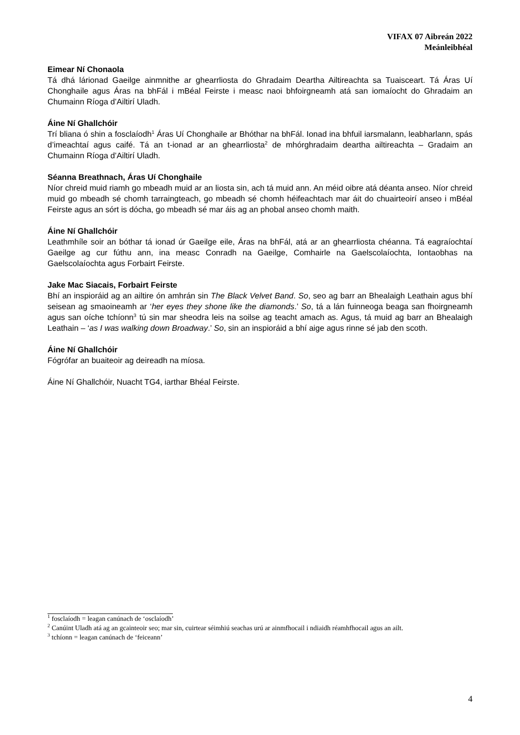VIFAX 07 Aibreán 2022
Meánleibhéal
Eimear Ní Chonaola
Tá dhá lárionad Gaeilge ainmnithe ar ghearrliosta do Ghradaim Deartha Ailtireachta sa Tuaisceart. Tá Áras Uí Chonghaile agus Áras na bhFál i mBéal Feirste i measc naoi bhfoirgneamh atá san iomaíocht do Ghradaim an Chumainn Ríoga d’Ailtirí Uladh.
Áine Ní Ghallchóir
Trí bliana ó shin a fosclaíodh<sup>1</sup> Áras Uí Chonghaile ar Bhóthar na bhFál. Ionad ina bhfuil iarsmalann, leabharlann, spás d’imeachtaí agus caifé. Tá an t-ionad ar an ghearrliosta<sup>2</sup> de mhórghradaim deartha ailtireachta – Gradaim an Chumainn Ríoga d’Ailtirí Uladh.
Séanna Breathnach, Áras Uí Chonghaile
Níor chreid muid riamh go mbeadh muid ar an liosta sin, ach tá muid ann. An méid oibre atá déanta anseo. Níor chreid muid go mbeadh sé chomh tarraingteach, go mbeadh sé chomh héifeachtach mar áit do chuairteoirí anseo i mBéal Feirste agus an sórt is dócha, go mbeadh sé mar áis ag an phobal anseo chomh maith.
Áine Ní Ghallchóir
Leathmhíle soir an bóthar tá ionad úr Gaeilge eile, Áras na bhFál, atá ar an ghearrliosta chéanna. Tá eagraíochtaí Gaeilge ag cur fúthu ann, ina measc Conradh na Gaeilge, Comhairle na Gaelscolaíochta, Iontaobhas na Gaelscolaíochta agus Forbairt Feirste.
Jake Mac Siacais, Forbairt Feirste
Bhí an inspioráid ag an ailtire ón amhrán sin The Black Velvet Band. So, seo ag barr an Bhealaigh Leathain agus bhí seisean ag smaoineamh ar ‘her eyes they shone like the diamonds.’ So, tá a lán fuinneoga beaga san fhoirgneamh agus san oíche tchíonn<sup>3</sup> tú sin mar sheodra leis na soilse ag teacht amach as. Agus, tá muid ag barr an Bhealaigh Leathain – ‘as I was walking down Broadway.’ So, sin an inspioráid a bhí aige agus rinne sé jab den scoth.
Áine Ní Ghallchóir
Fógrófar an buaiteoir ag deireadh na míosa.
Áine Ní Ghallchóir, Nuacht TG4, iarthar Bhéal Feirste.
<sup>1</sup> fosclaíodh = leagan canúnach de ‘osclaíodh’
<sup>2</sup> Canúint Uladh atá ag an gcainteoir seo; mar sin, cuirtear séimhiú seachas urú ar ainmfhocail i ndiaidh réamhfhocail agus an ailt.
<sup>3</sup> tchíonn = leagan canúnach de ‘feiceann’
4